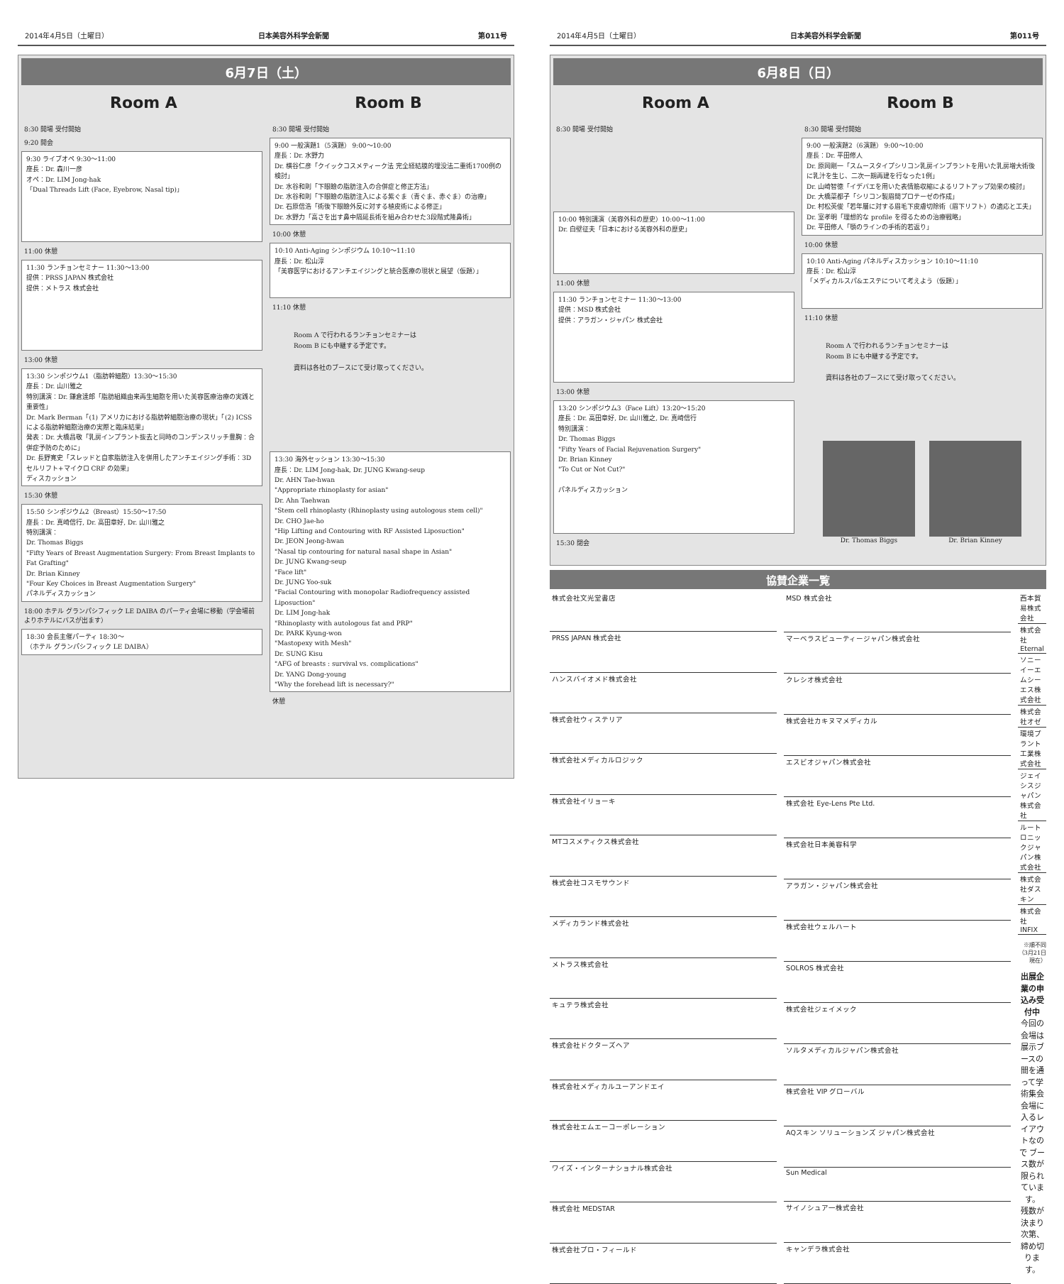2014年4月5日（土曜日） 日本美容外科学会新聞 第011号
6月7日（土）
Room A Room B
8:30 開場 受付開始
9:20 開会
9:30 ライブオペ 9:30～11:00
座長：Dr. 森川一彦
オペ：Dr. LIM Jong-hak
「Dual Threads Lift (Face, Eyebrow, Nasal tip)」
11:00 休憩
11:30 ランチョンセミナー 11:30～13:00
提供：PRSS JAPAN 株式会社
提供：メトラス 株式会社
13:00 休憩
13:30 シンポジウム1（脂肪幹細胞）13:30～15:30
座長：Dr. 山川雅之
特別講演：Dr. 鎌倉達郎「脂肪組織由来再生細胞を用いた美容医療治療の実践と重要性」
Dr. Mark Berman「(1) アメリカにおける脂肪幹細胞治療の現状」「(2) ICSSによる脂肪幹細胞治療の実際と臨床結果」
発表：Dr. 大橋昌敬「乳房インプラント抜去と同時のコンデンスリッチ豊胸：合併症予防のために」
Dr. 長野寛史「スレッドと自家脂肪注入を併用したアンチエイジング手術：3D セルリフト+マイクロ CRF の効果」
ディスカッション
15:30 休憩
15:50 シンポジウム2（Breast）15:50～17:50
座長：Dr. 真崎信行, Dr. 高田章好, Dr. 山川雅之
特別講演：
Dr. Thomas Biggs
"Fifty Years of Breast Augmentation Surgery: From Breast Implants to Fat Grafting"
Dr. Brian Kinney
"Four Key Choices in Breast Augmentation Surgery"
パネルディスカッション
18:00 ホテル グランパシフィック LE DAIBA のパーティ会場に移動（学会場前よりホテルにバスが出ます）
18:30 会長主催パーティ 18:30～
（ホテル グランパシフィック LE DAIBA）
8:30 開場 受付開始
9:00 一般演題1（5演題） 9:00～10:00
座長：Dr. 水野力
Dr. 横谷仁彦「クイックコスメティーク法 完全経結膜的埋没法二重術1700例の検討」
Dr. 水谷和則「下眼瞼の脂肪注入の合併症と修正方法」
Dr. 水谷和則「下眼瞼の脂肪注入による紫ぐま（青ぐま、赤ぐま）の治療」
Dr. 石原信浩「術後下眼瞼外反に対する植皮術による修正」
Dr. 水野力「高さを出す鼻中隔延長術を組み合わせた3段階式隆鼻術」
10:00 休憩
10:10 Anti-Aging シンポジウム 10:10～11:10
座長：Dr. 松山淳
「美容医学におけるアンチエイジングと統合医療の現状と展望（仮題）」
11:10 休憩
Room A で行われるランチョンセミナーは
Room B にも中継する予定です。
資料は各社のブースにて受け取ってください。
13:30 海外セッション 13:30～15:30
座長：Dr. LIM Jong-hak, Dr. JUNG Kwang-seup
Dr. AHN Tae-hwan
"Appropriate rhinoplasty for asian"
Dr. Ahn Taehwan
"Stem cell rhinoplasty (Rhinoplasty using autologous stem cell)"
Dr. CHO Jae-ho
"Hip Lifting and Contouring with RF Assisted Liposuction"
Dr. JEON Jeong-hwan
"Nasal tip contouring for natural nasal shape in Asian"
Dr. JUNG Kwang-seup
"Face lift"
Dr. JUNG Yoo-suk
"Facial Contouring with monopolar Radiofrequency assisted Liposuction"
Dr. LIM Jong-hak
"Rhinoplasty with autologous fat and PRP"
Dr. PARK Kyung-won
"Mastopexy with Mesh"
Dr. SUNG Kisu
"AFG of breasts : survival vs. complications"
Dr. YANG Dong-young
"Why the forehead lift is necessary?"
休憩
2014年4月5日（土曜日） 日本美容外科学会新聞 第011号
6月8日（日）
Room A Room B
8:30 開場 受付開始
10:00 特別講演（美容外科の歴史）10:00～11:00
Dr. 白壁征夫「日本における美容外科の歴史」
11:00 休憩
11:30 ランチョンセミナー 11:30～13:00
提供：MSD 株式会社
提供：アラガン・ジャパン 株式会社
13:00 休憩
13:20 シンポジウム3（Face Lift）13:20～15:20
座長：Dr. 高田章好, Dr. 山川雅之, Dr. 真崎信行
特別講演：
Dr. Thomas Biggs
"Fifty Years of Facial Rejuvenation Surgery"
Dr. Brian Kinney
"To Cut or Not Cut?"
パネルディスカッション
15:30 閉会
8:30 開場 受付開始
9:00 一般演題2（6演題） 9:00～10:00
座長：Dr. 平田修人
Dr. 原岡剛一「スムースタイプシリコン乳房インプラントを用いた乳房増大術後に乳汁を生じ、二次一期再建を行なった1例」
Dr. 山崎智徳「イデバエを用いた表情筋収縮によるリフトアップ効果の検討」
Dr. 大橋菜都子「シリコン製眉間プロテーゼの作成」
Dr. 村松英俊「若年層に対する眉毛下皮膚切除術（眉下リフト）の適応と工夫」
Dr. 室孝明「理想的な profile を得るための治療戦略」
Dr. 平田修人「顎のラインの手術的若返り」
10:00 休憩
10:10 Anti-Aging パネルディスカッション 10:10～11:10
座長：Dr. 松山淳
「メディカルスパ&エステについて考えよう（仮題）」
11:10 休憩
Room A で行われるランチョンセミナーは
Room B にも中継する予定です。
資料は各社のブースにて受け取ってください。
Dr. Thomas Biggs Dr. Brian Kinney
協賛企業一覧
| 株式会社文光堂書店 |
| PRSS JAPAN 株式会社 |
| ハンスバイオメド株式会社 |
| 株式会社ウィステリア |
| 株式会社メディカルロジック |
| 株式会社イリョーキ |
| MTコスメティクス株式会社 |
| 株式会社コスモサウンド |
| メディカランド株式会社 |
| メトラス株式会社 |
| キュテラ株式会社 |
| 株式会社ドクターズヘア |
| 株式会社メディカルユーアンドエイ |
| 株式会社エムエーコーポレーション |
| ワイズ・インターナショナル株式会社 |
| 株式会社 MEDSTAR |
| 株式会社プロ・フィールド |
| MSD 株式会社 |
| マーベラスビューティージャパン株式会社 |
| クレシオ株式会社 |
| 株式会社カキヌマメディカル |
| エスビオジャパン株式会社 |
| 株式会社 Eye-Lens Pte Ltd. |
| 株式会社日本美容科学 |
| アラガン・ジャパン株式会社 |
| 株式会社ウェルハート |
| SOLROS 株式会社 |
| 株式会社ジェイメック |
| ソルタメディカルジャパン株式会社 |
| 株式会社 VIP グローバル |
| AQスキン ソリューションズ ジャパン株式会社 |
| Sun Medical |
| サイノシュア一株式会社 |
| キャンデラ株式会社 |
| 西本貿易株式会社 |
| 株式会社 Eternal |
| ソニーイーエムシーエス株式会社 |
| 株式会社オゼ |
| 環境プラント工業株式会社 |
| ジェイシスジャパン株式会社 |
| ルートロニックジャパン株式会社 |
| 株式会社ダスキン |
| 株式会社 INFIX |
※順不同（3月21日現在）
出展企業の申込み受付中
今回の会場は展示ブースの間を通って学術集会会場に入るレイアウトなので ブース数が限られています。
残数が決まり次第、締め切ります。